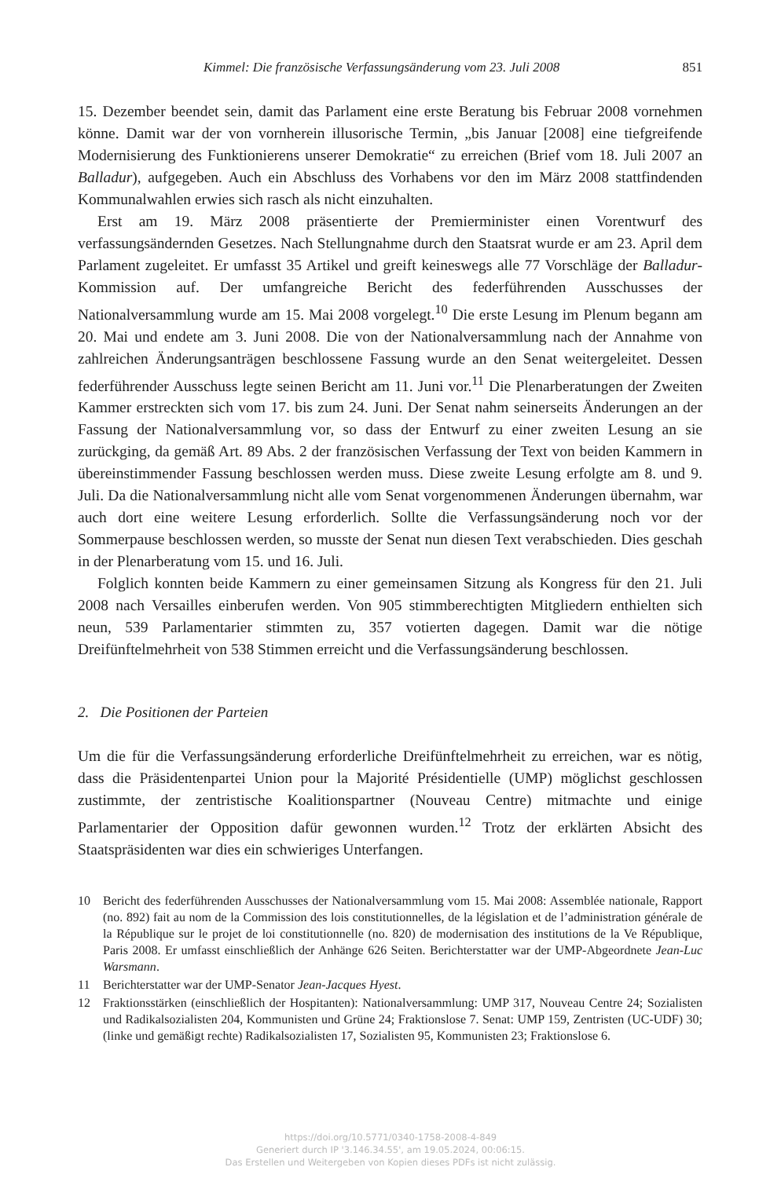Kimmel: Die französische Verfassungsänderung vom 23. Juli 2008 851
15. Dezember beendet sein, damit das Parlament eine erste Beratung bis Februar 2008 vornehmen könne. Damit war der von vornherein illusorische Termin, „bis Januar [2008] eine tiefgreifende Modernisierung des Funktionierens unserer Demokratie“ zu erreichen (Brief vom 18. Juli 2007 an Balladur), aufgegeben. Auch ein Abschluss des Vorhabens vor den im März 2008 stattfindenden Kommunalwahlen erwies sich rasch als nicht einzuhalten.
Erst am 19. März 2008 präsentierte der Premierminister einen Vorentwurf des verfassungsändernden Gesetzes. Nach Stellungnahme durch den Staatsrat wurde er am 23. April dem Parlament zugeleitet. Er umfasst 35 Artikel und greift keineswegs alle 77 Vorschläge der Balladur-Kommission auf. Der umfangreiche Bericht des federführenden Ausschusses der Nationalversammlung wurde am 15. Mai 2008 vorgelegt.<sup>10</sup> Die erste Lesung im Plenum begann am 20. Mai und endete am 3. Juni 2008. Die von der Nationalversammlung nach der Annahme von zahlreichen Änderungsanträgen beschlossene Fassung wurde an den Senat weitergeleitet. Dessen federführender Ausschuss legte seinen Bericht am 11. Juni vor.<sup>11</sup> Die Plenarberatungen der Zweiten Kammer erstreckten sich vom 17. bis zum 24. Juni. Der Senat nahm seinerseits Änderungen an der Fassung der Nationalversammlung vor, so dass der Entwurf zu einer zweiten Lesung an sie zurückging, da gemäß Art. 89 Abs. 2 der französischen Verfassung der Text von beiden Kammern in übereinstimmender Fassung beschlossen werden muss. Diese zweite Lesung erfolgte am 8. und 9. Juli. Da die Nationalversammlung nicht alle vom Senat vorgenommenen Änderungen übernahm, war auch dort eine weitere Lesung erforderlich. Sollte die Verfassungsänderung noch vor der Sommerpause beschlossen werden, so musste der Senat nun diesen Text verabschieden. Dies geschah in der Plenarberatung vom 15. und 16. Juli.
Folglich konnten beide Kammern zu einer gemeinsamen Sitzung als Kongress für den 21. Juli 2008 nach Versailles einberufen werden. Von 905 stimmberechtigten Mitgliedern enthielten sich neun, 539 Parlamentarier stimmten zu, 357 votierten dagegen. Damit war die nötige Dreifünftelmehrheit von 538 Stimmen erreicht und die Verfassungsänderung beschlossen.
2. Die Positionen der Parteien
Um die für die Verfassungsänderung erforderliche Dreifünftelmehrheit zu erreichen, war es nötig, dass die Präsidentenpartei Union pour la Majorité Présidentielle (UMP) möglichst geschlossen zustimmte, der zentristische Koalitionspartner (Nouveau Centre) mitmachte und einige Parlamentarier der Opposition dafür gewonnen wurden.<sup>12</sup> Trotz der erklärten Absicht des Staatspräsidenten war dies ein schwieriges Unterfangen.
10 Bericht des federführenden Ausschusses der Nationalversammlung vom 15. Mai 2008: Assemblée nationale, Rapport (no. 892) fait au nom de la Commission des lois constitutionnelles, de la législation et de l’administration générale de la République sur le projet de loi constitutionnelle (no. 820) de modernisation des institutions de la Ve République, Paris 2008. Er umfasst einschließlich der Anhänge 626 Seiten. Berichterstatter war der UMP-Abgeordnete Jean-Luc Warsmann.
11 Berichterstatter war der UMP-Senator Jean-Jacques Hyest.
12 Fraktionsstärken (einschließlich der Hospitanten): Nationalversammlung: UMP 317, Nouveau Centre 24; Sozialisten und Radikalsozialisten 204, Kommunisten und Grüne 24; Fraktionslose 7. Senat: UMP 159, Zentristen (UC-UDF) 30; (linke und gemäßigt rechte) Radikalsozialisten 17, Sozialisten 95, Kommunisten 23; Fraktionslose 6.
https://doi.org/10.5771/0340-1758-2008-4-849
Generiert durch IP '3.146.34.55', am 19.05.2024, 00:06:15.
Das Erstellen und Weitergeben von Kopien dieses PDFs ist nicht zulässig.